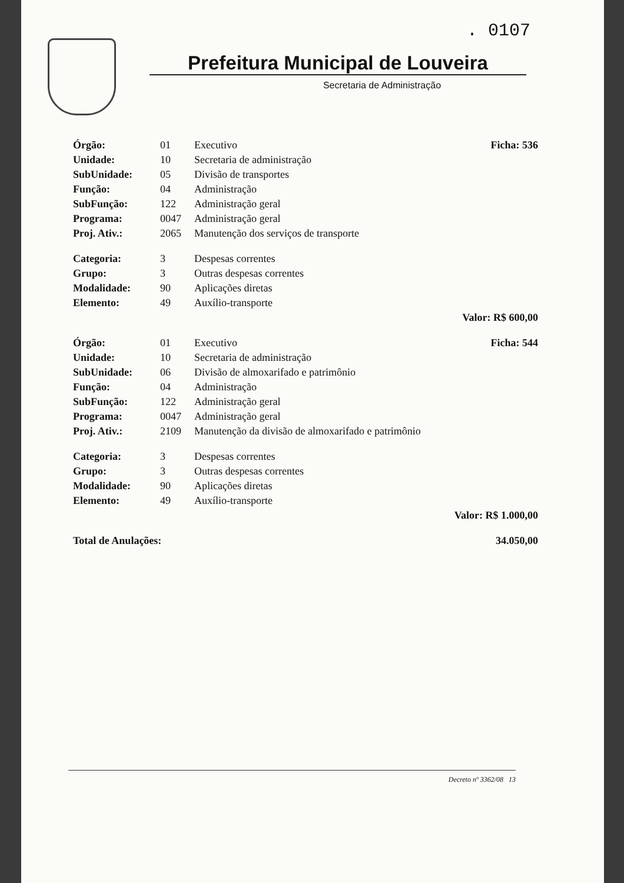. 0107
Prefeitura Municipal de Louveira
Secretaria de Administração
| Órgão: | 01 | Executivo | Ficha: 536 |
| Unidade: | 10 | Secretaria de administração | |
| SubUnidade: | 05 | Divisão de transportes | |
| Função: | 04 | Administração | |
| SubFunção: | 122 | Administração geral | |
| Programa: | 0047 | Administração geral | |
| Proj. Ativ.: | 2065 | Manutenção dos serviços de transporte | |
| Categoria: | 3 | Despesas correntes | |
| Grupo: | 3 | Outras despesas correntes | |
| Modalidade: | 90 | Aplicações diretas | |
| Elemento: | 49 | Auxílio-transporte | |
| | | | Valor: R$ 600,00 |
| Órgão: | 01 | Executivo | Ficha: 544 |
| Unidade: | 10 | Secretaria de administração | |
| SubUnidade: | 06 | Divisão de almoxarifado e patrimônio | |
| Função: | 04 | Administração | |
| SubFunção: | 122 | Administração geral | |
| Programa: | 0047 | Administração geral | |
| Proj. Ativ.: | 2109 | Manutenção da divisão de almoxarifado e patrimônio | |
| Categoria: | 3 | Despesas correntes | |
| Grupo: | 3 | Outras despesas correntes | |
| Modalidade: | 90 | Aplicações diretas | |
| Elemento: | 49 | Auxílio-transporte | |
| | | | Valor: R$ 1.000,00 |
| Total de Anulações: | | | 34.050,00 |
Decreto nº 3362/08 13